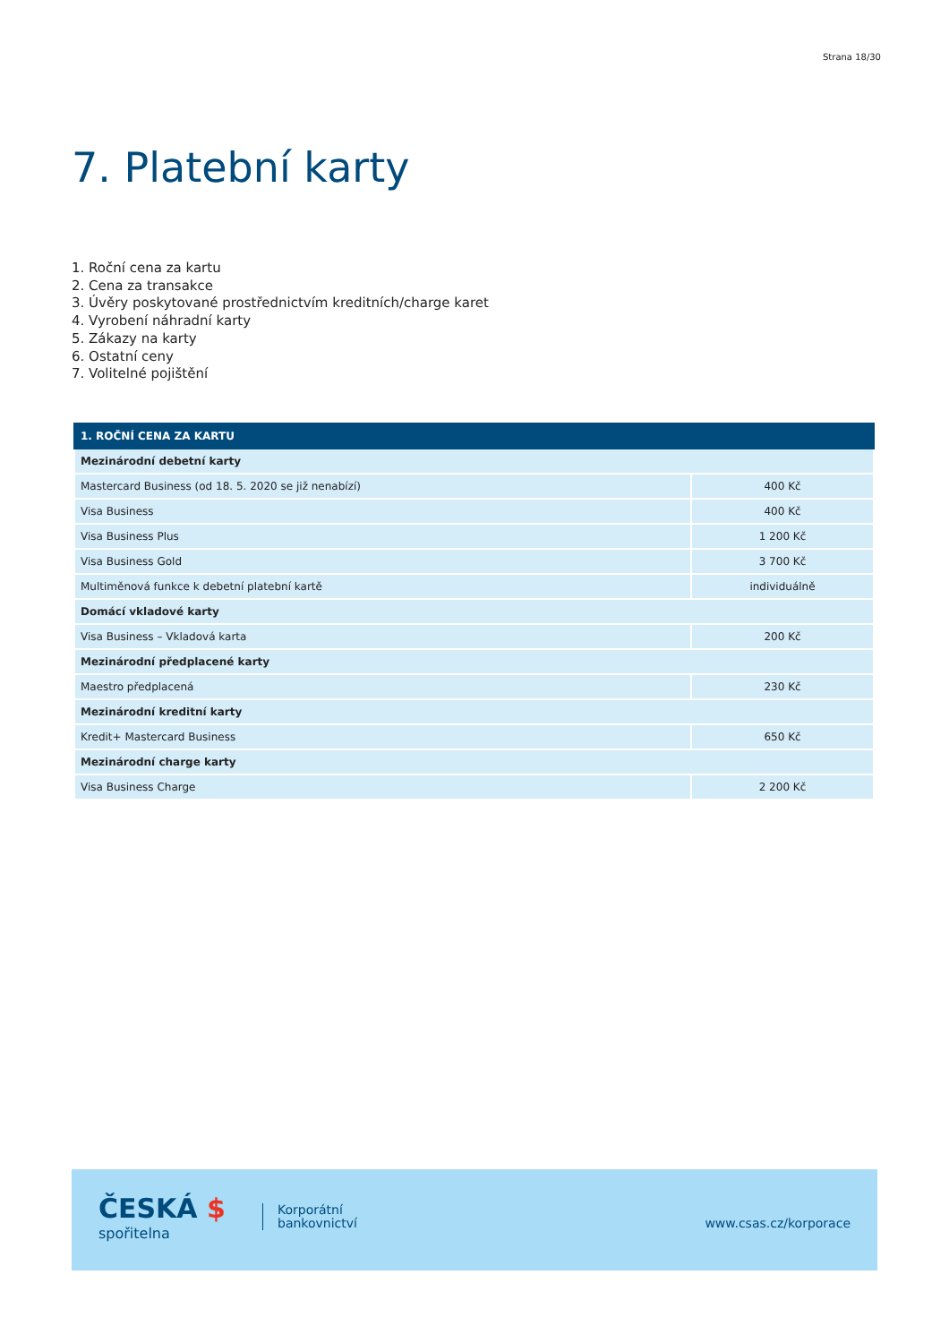Strana 18/30
7. Platební karty
1. Roční cena za kartu
2. Cena za transakce
3. Úvěry poskytované prostřednictvím kreditních/charge karet
4. Vyrobení náhradní karty
5. Zákazy na karty
6. Ostatní ceny
7. Volitelné pojištění
| 1. ROČNÍ CENA ZA KARTU | |
| --- | --- |
| Mezinárodní debetní karty | |
| Mastercard Business (od 18. 5. 2020 se již nenabízí) | 400 Kč |
| Visa Business | 400 Kč |
| Visa Business Plus | 1 200 Kč |
| Visa Business Gold | 3 700 Kč |
| Multiměnová funkce k debetní platební kartě | individuálně |
| Domácí vkladové karty | |
| Visa Business – Vkladová karta | 200 Kč |
| Mezinárodní předplacené karty | |
| Maestro předplacená | 230 Kč |
| Mezinárodní kreditní karty | |
| Kredit+ Mastercard Business | 650 Kč |
| Mezinárodní charge karty | |
| Visa Business Charge | 2 200 Kč |
ČESKÁ $
spořitelna
Korporátní
bankovnictví
www.csas.cz/korporace